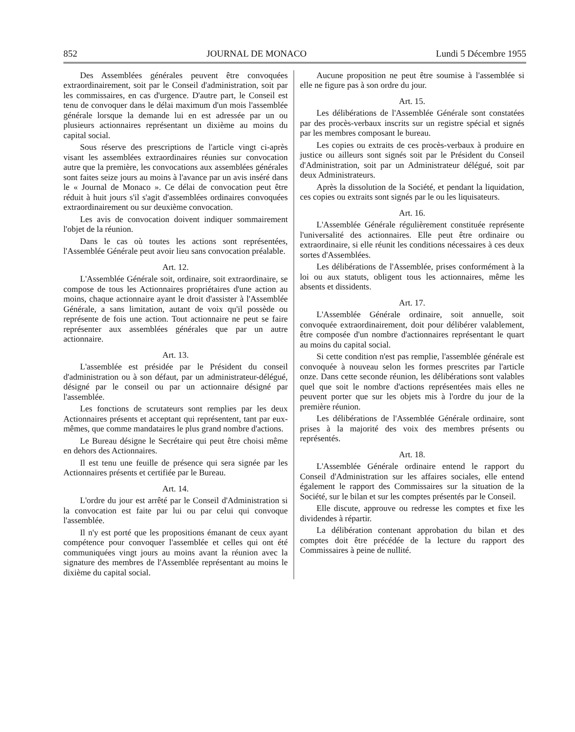852 JOURNAL DE MONACO Lundi 5 Décembre 1955
Des Assemblées générales peuvent être convoquées extraordinairement, soit par le Conseil d'administration, soit par les commissaires, en cas d'urgence. D'autre part, le Conseil est tenu de convoquer dans le délai maximum d'un mois l'assemblée générale lorsque la demande lui en est adressée par un ou plusieurs actionnaires représentant un dixième au moins du capital social.
Sous réserve des prescriptions de l'article vingt ci-après visant les assemblées extraordinaires réunies sur convocation autre que la première, les convocations aux assemblées générales sont faites seize jours au moins à l'avance par un avis inséré dans le « Journal de Monaco ». Ce délai de convocation peut être réduit à huit jours s'il s'agit d'assemblées ordinaires convoquées extraordinairement ou sur deuxième convocation.
Les avis de convocation doivent indiquer sommairement l'objet de la réunion.
Dans le cas où toutes les actions sont représentées, l'Assemblée Générale peut avoir lieu sans convocation préalable.
Art. 12.
L'Assemblée Générale soit, ordinaire, soit extraordinaire, se compose de tous les Actionnaires propriétaires d'une action au moins, chaque actionnaire ayant le droit d'assister à l'Assemblée Générale, a sans limitation, autant de voix qu'il possède ou représente de fois une action. Tout actionnaire ne peut se faire représenter aux assemblées générales que par un autre actionnaire.
Art. 13.
L'assemblée est présidée par le Président du conseil d'administration ou à son défaut, par un administrateur-délégué, désigné par le conseil ou par un actionnaire désigné par l'assemblée.
Les fonctions de scrutateurs sont remplies par les deux Actionnaires présents et acceptant qui représentent, tant par eux-mêmes, que comme mandataires le plus grand nombre d'actions.
Le Bureau désigne le Secrétaire qui peut être choisi même en dehors des Actionnaires.
Il est tenu une feuille de présence qui sera signée par les Actionnaires présents et certifiée par le Bureau.
Art. 14.
L'ordre du jour est arrêté par le Conseil d'Administration si la convocation est faite par lui ou par celui qui convoque l'assemblée.
Il n'y est porté que les propositions émanant de ceux ayant compétence pour convoquer l'assemblée et celles qui ont été communiquées vingt jours au moins avant la réunion avec la signature des membres de l'Assemblée représentant au moins le dixième du capital social.
Aucune proposition ne peut être soumise à l'assemblée si elle ne figure pas à son ordre du jour.
Art. 15.
Les délibérations de l'Assemblée Générale sont constatées par des procès-verbaux inscrits sur un registre spécial et signés par les membres composant le bureau.
Les copies ou extraits de ces procès-verbaux à produire en justice ou ailleurs sont signés soit par le Président du Conseil d'Administration, soit par un Administrateur délégué, soit par deux Administrateurs.
Après la dissolution de la Société, et pendant la liquidation, ces copies ou extraits sont signés par le ou les liquisateurs.
Art. 16.
L'Assemblée Générale régulièrement constituée représente l'universalité des actionnaires. Elle peut être ordinaire ou extraordinaire, si elle réunit les conditions nécessaires à ces deux sortes d'Assemblées.
Les délibérations de l'Assemblée, prises conformément à la loi ou aux statuts, obligent tous les actionnaires, même les absents et dissidents.
Art. 17.
L'Assemblée Générale ordinaire, soit annuelle, soit convoquée extraordinairement, doit pour délibérer valablement, être composée d'un nombre d'actionnaires représentant le quart au moins du capital social.
Si cette condition n'est pas remplie, l'assemblée générale est convoquée à nouveau selon les formes prescrites par l'article onze. Dans cette seconde réunion, les délibérations sont valables quel que soit le nombre d'actions représentées mais elles ne peuvent porter que sur les objets mis à l'ordre du jour de la première réunion.
Les délibérations de l'Assemblée Générale ordinaire, sont prises à la majorité des voix des membres présents ou représentés.
Art. 18.
L'Assemblée Générale ordinaire entend le rapport du Conseil d'Administration sur les affaires sociales, elle entend également le rapport des Commissaires sur la situation de la Société, sur le bilan et sur les comptes présentés par le Conseil.
Elle discute, approuve ou redresse les comptes et fixe les dividendes à répartir.
La délibération contenant approbation du bilan et des comptes doit être précédée de la lecture du rapport des Commissaires à peine de nullité.